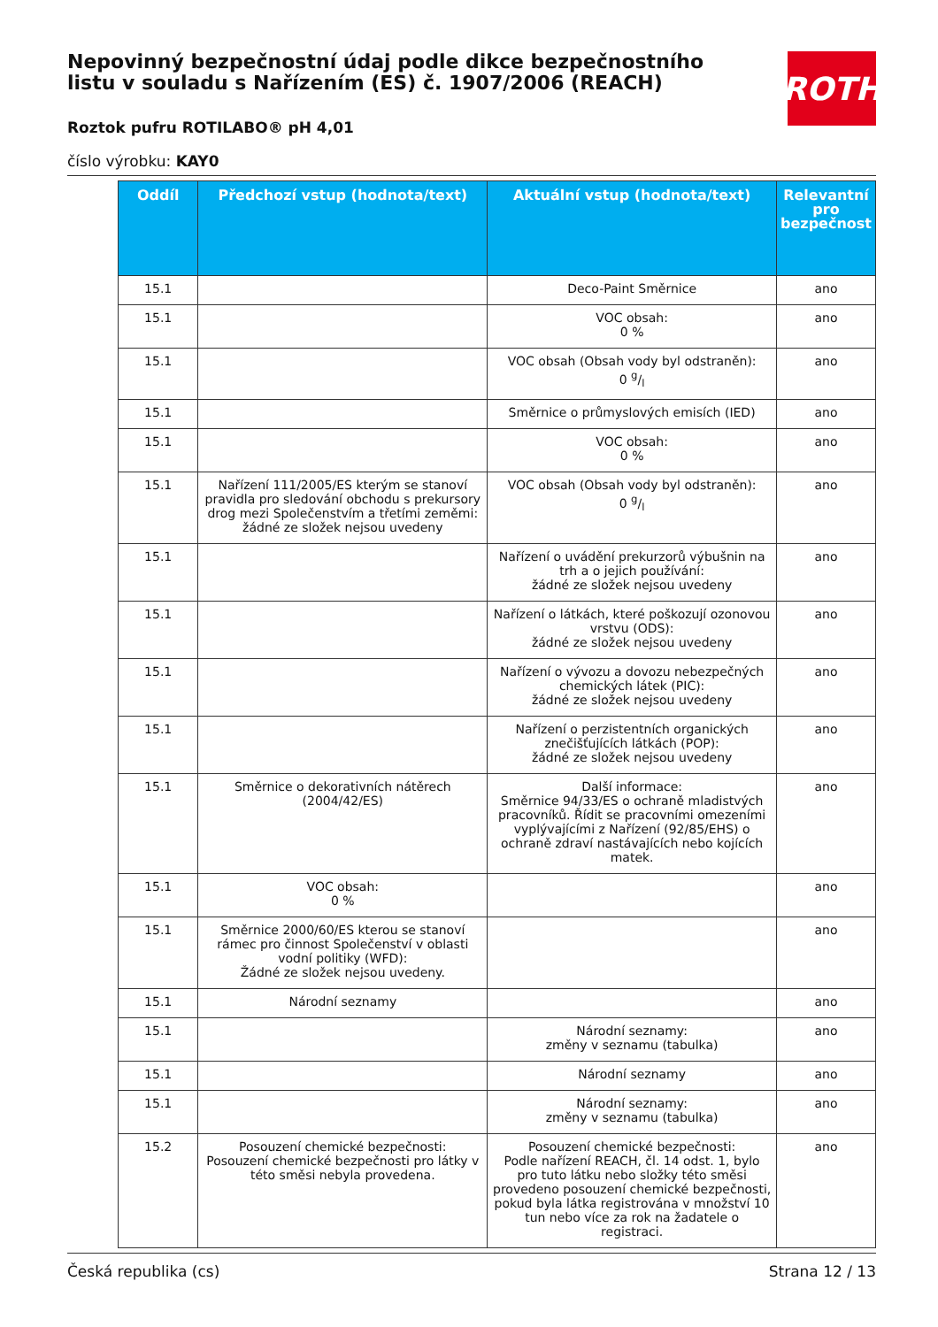ROTH
Nepovinný bezpečnostní údaj podle dikce bezpečnostního listu v souladu s Nařízením (ES) č. 1907/2006 (REACH)
Roztok pufru ROTILABO® pH 4,01
číslo výrobku: KAY0
| Oddíl | Předchozí vstup (hodnota/text) | Aktuální vstup (hodnota/text) | Relevantní pro bezpečnost |
| --- | --- | --- | --- |
| 15.1 | | Deco-Paint Směrnice | ano |
| 15.1 | | VOC obsah: 0 % | ano |
| 15.1 | | VOC obsah (Obsah vody byl odstraněn): 0 g/l | ano |
| 15.1 | | Směrnice o průmyslových emisích (IED) | ano |
| 15.1 | | VOC obsah: 0 % | ano |
| 15.1 | Nařízení 111/2005/ES kterým se stanoví pravidla pro sledování obchodu s prekursory drog mezi Společenstvím a třetími zeměmi: žádné ze složek nejsou uvedeny | VOC obsah (Obsah vody byl odstraněn): 0 g/l | ano |
| 15.1 | | Nařízení o uvádění prekurzorů výbušnin na trh a o jejich používání: žádné ze složek nejsou uvedeny | ano |
| 15.1 | | Nařízení o látkách, které poškozují ozonovou vrstvu (ODS): žádné ze složek nejsou uvedeny | ano |
| 15.1 | | Nařízení o vývozu a dovozu nebezpečných chemických látek (PIC): žádné ze složek nejsou uvedeny | ano |
| 15.1 | | Nařízení o perzistentních organických znečišťujících látkách (POP): žádné ze složek nejsou uvedeny | ano |
| 15.1 | Směrnice o dekorativních nátěrech (2004/42/ES) | Další informace: Směrnice 94/33/ES o ochraně mladistvých pracovníků. Řídit se pracovními omezeními vyplývajícími z Nařízení (92/85/EHS) o ochraně zdraví nastávajících nebo kojících matek. | ano |
| 15.1 | VOC obsah: 0 % | | ano |
| 15.1 | Směrnice 2000/60/ES kterou se stanoví rámec pro činnost Společenství v oblasti vodní politiky (WFD): Žádné ze složek nejsou uvedeny. | | ano |
| 15.1 | Národní seznamy | | ano |
| 15.1 | | Národní seznamy: změny v seznamu (tabulka) | ano |
| 15.1 | | Národní seznamy | ano |
| 15.1 | | Národní seznamy: změny v seznamu (tabulka) | ano |
| 15.2 | Posouzení chemické bezpečnosti: Posouzení chemické bezpečnosti pro látky v této směsi nebyla provedena. | Posouzení chemické bezpečnosti: Podle nařízení REACH, čl. 14 odst. 1, bylo pro tuto látku nebo složky této směsi provedeno posouzení chemické bezpečnosti, pokud byla látka registrována v množství 10 tun nebo více za rok na žadatele o registraci. | ano |
Česká republika (cs) Strana 12 / 13